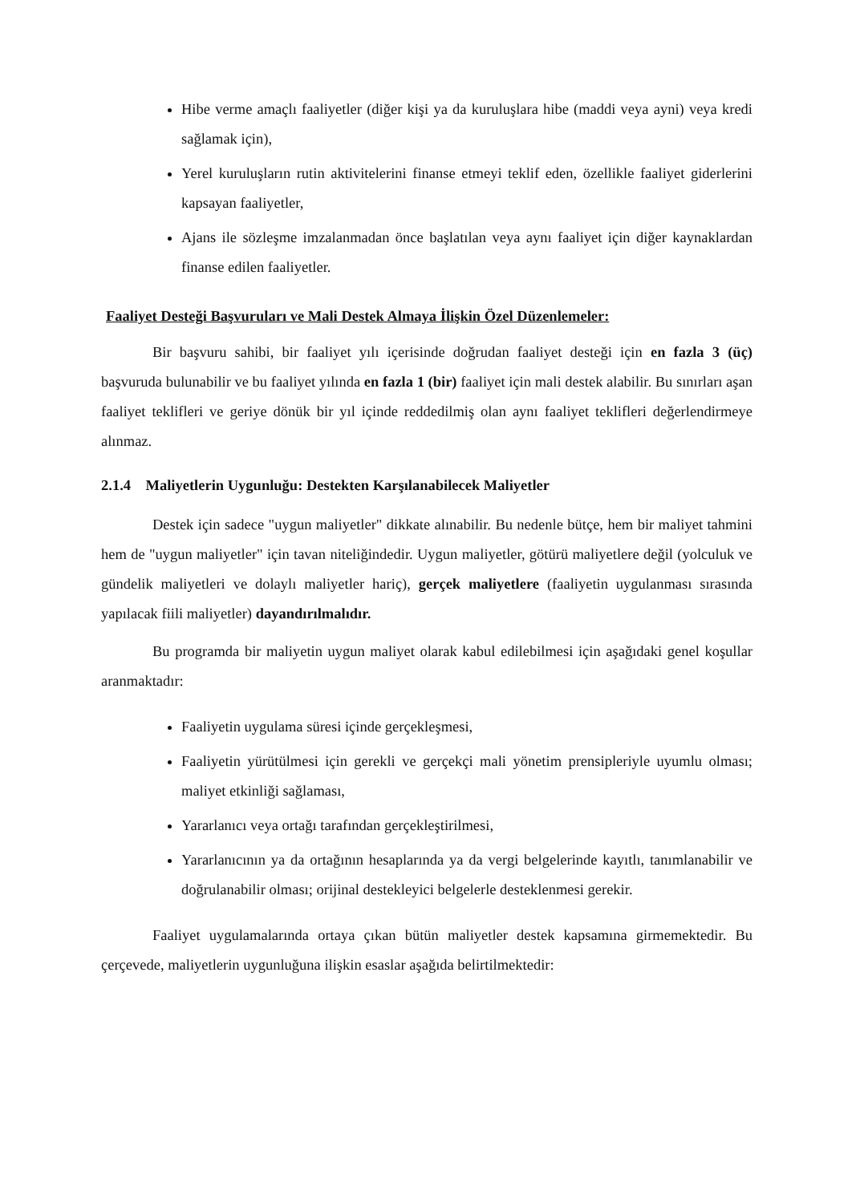Hibe verme amaçlı faaliyetler (diğer kişi ya da kuruluşlara hibe (maddi veya ayni) veya kredi sağlamak için),
Yerel kuruluşların rutin aktivitelerini finanse etmeyi teklif eden, özellikle faaliyet giderlerini kapsayan faaliyetler,
Ajans ile sözleşme imzalanmadan önce başlatılan veya aynı faaliyet için diğer kaynaklardan finanse edilen faaliyetler.
Faaliyet Desteği Başvuruları ve Mali Destek Almaya İlişkin Özel Düzenlemeler:
Bir başvuru sahibi, bir faaliyet yılı içerisinde doğrudan faaliyet desteği için en fazla 3 (üç) başvuruda bulunabilir ve bu faaliyet yılında en fazla 1 (bir) faaliyet için mali destek alabilir. Bu sınırları aşan faaliyet teklifleri ve geriye dönük bir yıl içinde reddedilmiş olan aynı faaliyet teklifleri değerlendirmeye alınmaz.
2.1.4 Maliyetlerin Uygunluğu: Destekten Karşılanabilecek Maliyetler
Destek için sadece "uygun maliyetler" dikkate alınabilir. Bu nedenle bütçe, hem bir maliyet tahmini hem de "uygun maliyetler" için tavan niteliğindedir. Uygun maliyetler, götürü maliyetlere değil (yolculuk ve gündelik maliyetleri ve dolaylı maliyetler hariç), gerçek maliyetlere (faaliyetin uygulanması sırasında yapılacak fiili maliyetler) dayandırılmalıdır.
Bu programda bir maliyetin uygun maliyet olarak kabul edilebilmesi için aşağıdaki genel koşullar aranmaktadır:
Faaliyetin uygulama süresi içinde gerçekleşmesi,
Faaliyetin yürütülmesi için gerekli ve gerçekçi mali yönetim prensipleriyle uyumlu olması; maliyet etkinliği sağlaması,
Yararlanıcı veya ortağı tarafından gerçekleştirilmesi,
Yararlanıcının ya da ortağının hesaplarında ya da vergi belgelerinde kayıtlı, tanımlanabilir ve doğrulanabilir olması; orijinal destekleyici belgelerle desteklenmesi gerekir.
Faaliyet uygulamalarında ortaya çıkan bütün maliyetler destek kapsamına girmemektedir. Bu çerçevede, maliyetlerin uygunluğuna ilişkin esaslar aşağıda belirtilmektedir: